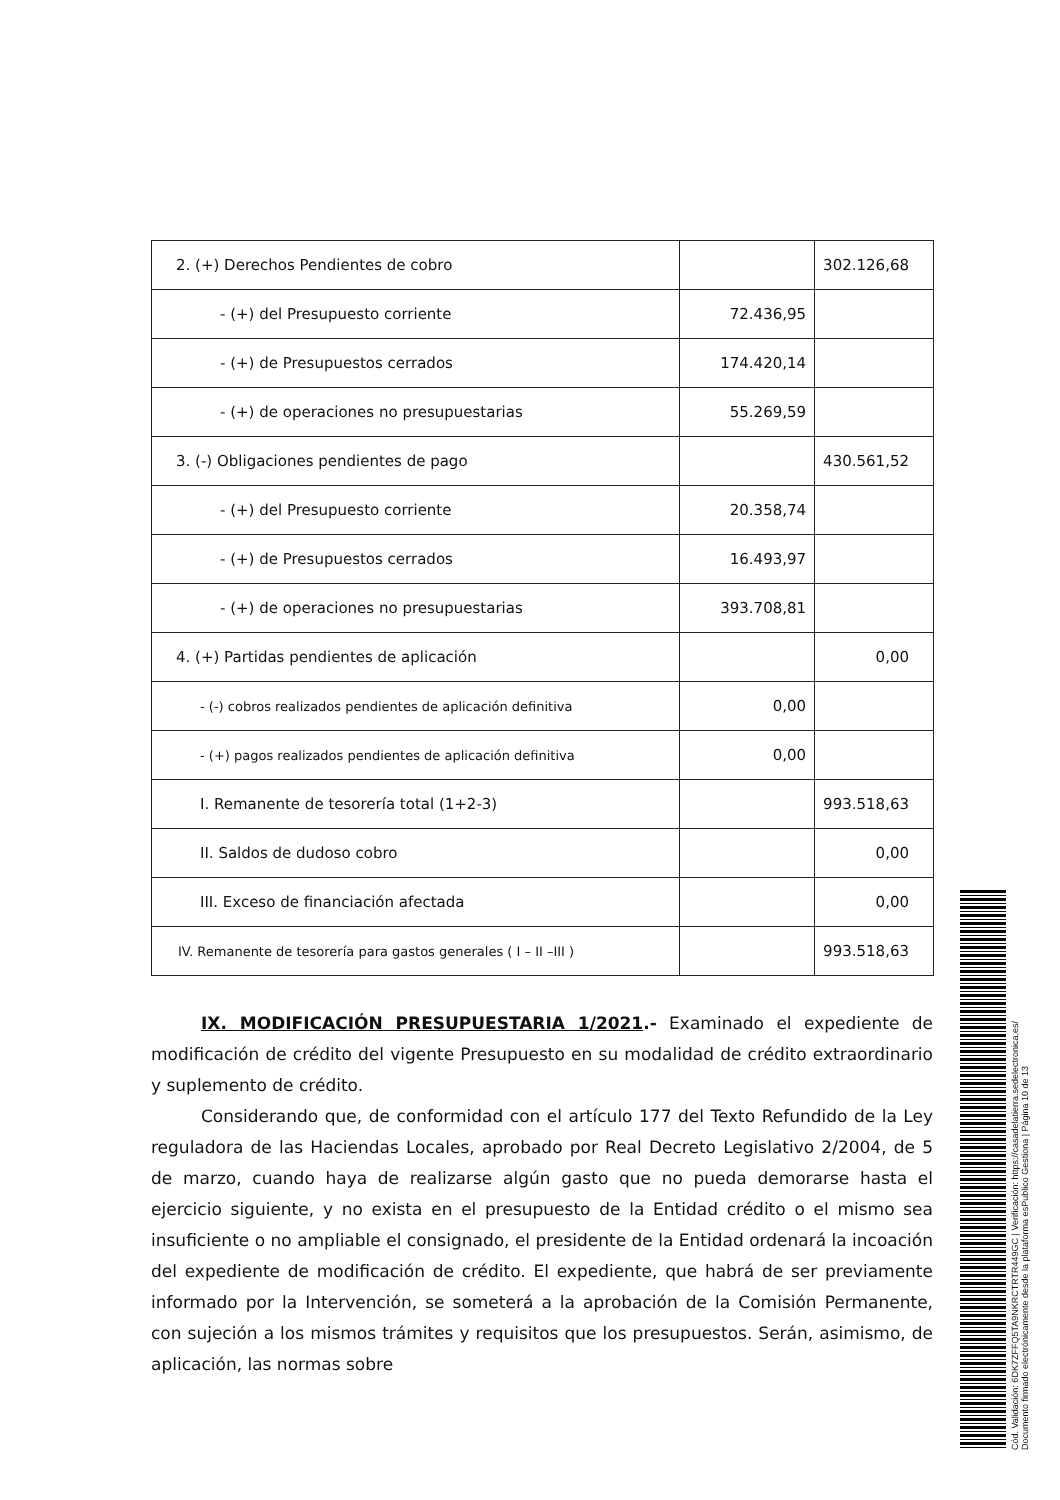| 2. (+) Derechos Pendientes de cobro | | 302.126,68 |
| - (+) del Presupuesto corriente | 72.436,95 | |
| - (+) de Presupuestos cerrados | 174.420,14 | |
| - (+) de operaciones no presupuestarias | 55.269,59 | |
| 3. (-) Obligaciones pendientes de pago | | 430.561,52 |
| - (+) del Presupuesto corriente | 20.358,74 | |
| - (+) de Presupuestos cerrados | 16.493,97 | |
| - (+) de operaciones no presupuestarias | 393.708,81 | |
| 4. (+) Partidas pendientes de aplicación | | 0,00 |
| - (-) cobros realizados pendientes de aplicación definitiva | 0,00 | |
| - (+) pagos realizados pendientes de aplicación definitiva | 0,00 | |
| I. Remanente de tesorería total (1+2-3) | | 993.518,63 |
| II. Saldos de dudoso cobro | | 0,00 |
| III. Exceso de financiación afectada | | 0,00 |
| IV. Remanente de tesorería para gastos generales ( I – II –III ) | | 993.518,63 |
IX. MODIFICACIÓN PRESUPUESTARIA 1/2021.- Examinado el expediente de modificación de crédito del vigente Presupuesto en su modalidad de crédito extraordinario y suplemento de crédito.
Considerando que, de conformidad con el artículo 177 del Texto Refundido de la Ley reguladora de las Haciendas Locales, aprobado por Real Decreto Legislativo 2/2004, de 5 de marzo, cuando haya de realizarse algún gasto que no pueda demorarse hasta el ejercicio siguiente, y no exista en el presupuesto de la Entidad crédito o el mismo sea insuficiente o no ampliable el consignado, el presidente de la Entidad ordenará la incoación del expediente de modificación de crédito. El expediente, que habrá de ser previamente informado por la Intervención, se someterá a la aprobación de la Comisión Permanente, con sujeción a los mismos trámites y requisitos que los presupuestos. Serán, asimismo, de aplicación, las normas sobre
Cód. Validación: 6DK7ZFFQ5TA9NKRCTRTR449GC | Verificación: https://casadelatierra.sedelectronica.es/
Documento firmado electrónicamente desde la plataforma esPublico Gestiona | Página 10 de 13